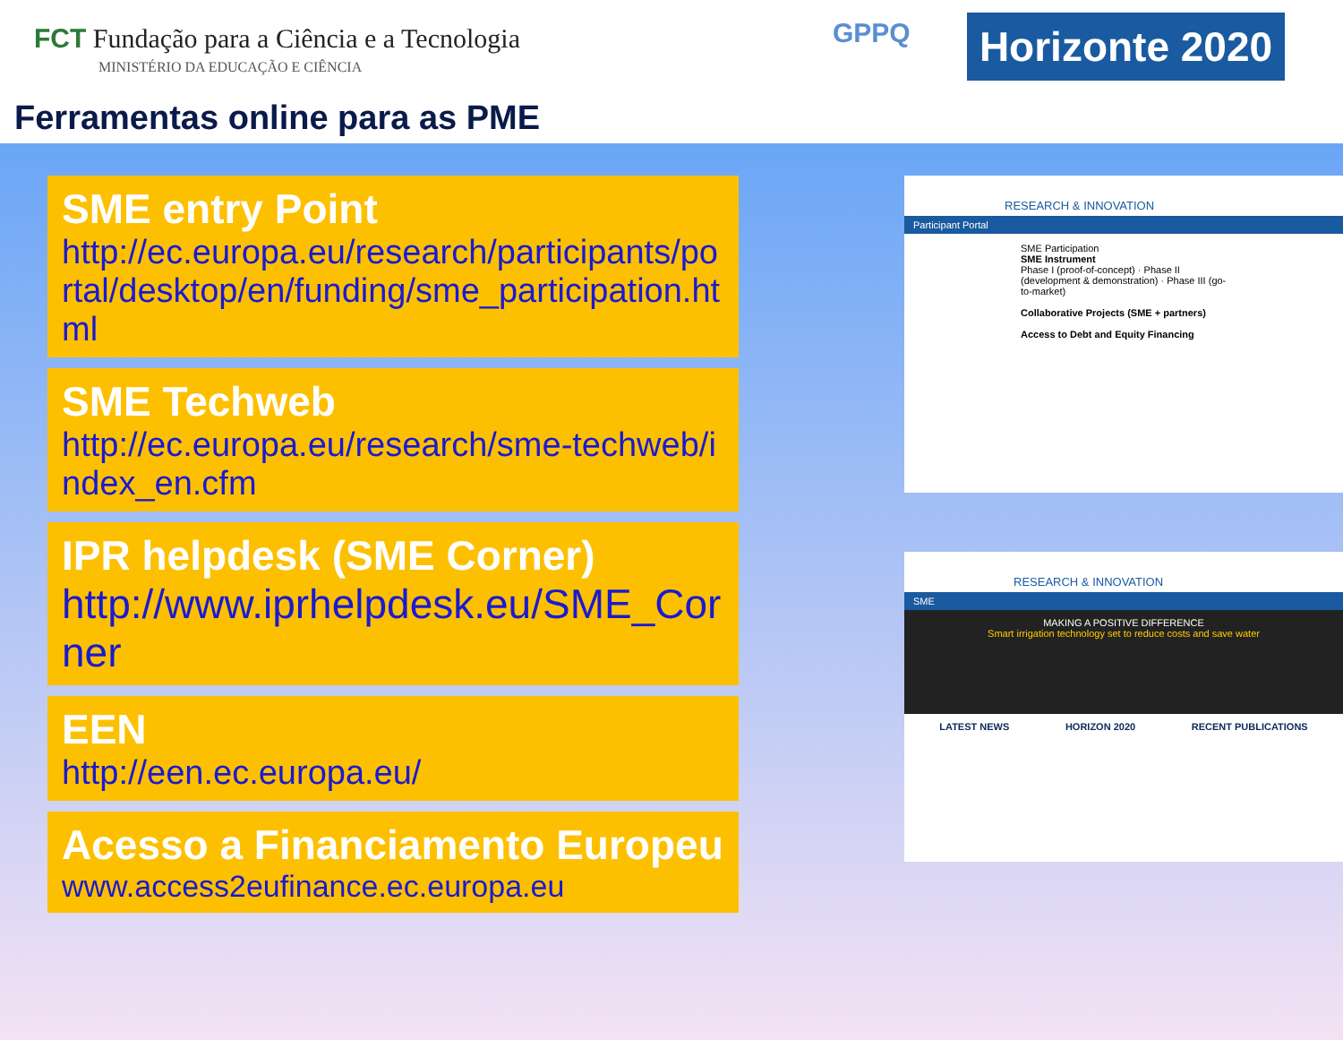FCT Fundação para a Ciência e a Tecnologia
MINISTÉRIO DA EDUCAÇÃO E CIÊNCIA
GPPQ
Horizonte 2020
Ferramentas online para as PME
SME entry Point
http://ec.europa.eu/research/participants/portal/desktop/en/funding/sme_participation.html
SME Techweb
http://ec.europa.eu/research/sme-techweb/index_en.cfm
IPR helpdesk (SME Corner)
http://www.iprhelpdesk.eu/SME_Corner
EEN
http://een.ec.europa.eu/
Acesso a Financiamento Europeu
www.access2eufinance.ec.europa.eu
RESEARCH & INNOVATION
Participant Portal
SME Participation
SME Instrument
Phase I (proof-of-concept) · Phase II (development & demonstration) · Phase III (go-to-market)
Collaborative Projects (SME + partners)
Access to Debt and Equity Financing
RESEARCH & INNOVATION
SME
MAKING A POSITIVE DIFFERENCE
Smart irrigation technology set to reduce costs and save water
LATEST NEWS HORIZON 2020 RECENT PUBLICATIONS